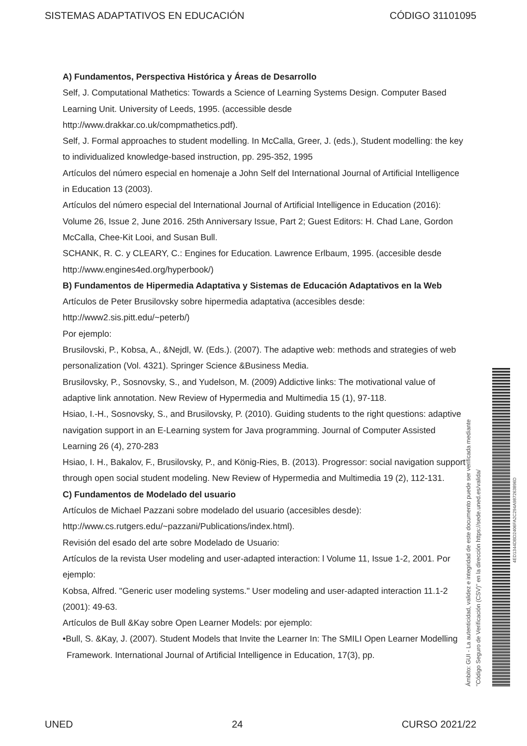SISTEMAS ADAPTATIVOS EN EDUCACIÓN CÓDIGO 31101095
A) Fundamentos, Perspectiva Histórica y Áreas de Desarrollo
Self, J. Computational Mathetics: Towards a Science of Learning Systems Design. Computer Based Learning Unit. University of Leeds, 1995. (accessible desde http://www.drakkar.co.uk/compmathetics.pdf).
Self, J. Formal approaches to student modelling. In McCalla, Greer, J. (eds.), Student modelling: the key to individualized knowledge-based instruction, pp. 295-352, 1995
Artículos del número especial en homenaje a John Self del International Journal of Artificial Intelligence in Education 13 (2003).
Artículos del número especial del International Journal of Artificial Intelligence in Education (2016): Volume 26, Issue 2, June 2016. 25th Anniversary Issue, Part 2; Guest Editors: H. Chad Lane, Gordon McCalla, Chee-Kit Looi, and Susan Bull.
SCHANK, R. C. y CLEARY, C.: Engines for Education. Lawrence Erlbaum, 1995. (accesible desde http://www.engines4ed.org/hyperbook/)
B) Fundamentos de Hipermedia Adaptativa y Sistemas de Educación Adaptativos en la Web
Artículos de Peter Brusilovsky sobre hipermedia adaptativa (accesibles desde: http://www2.sis.pitt.edu/~peterb/)
Por ejemplo:
Brusilovski, P., Kobsa, A., &Nejdl, W. (Eds.). (2007). The adaptive web: methods and strategies of web personalization (Vol. 4321). Springer Science &Business Media.
Brusilovsky, P., Sosnovsky, S., and Yudelson, M. (2009) Addictive links: The motivational value of adaptive link annotation. New Review of Hypermedia and Multimedia 15 (1), 97-118.
Hsiao, I.-H., Sosnovsky, S., and Brusilovsky, P. (2010). Guiding students to the right questions: adaptive navigation support in an E-Learning system for Java programming. Journal of Computer Assisted Learning 26 (4), 270-283
Hsiao, I. H., Bakalov, F., Brusilovsky, P., and König-Ries, B. (2013). Progressor: social navigation support through open social student modeling. New Review of Hypermedia and Multimedia 19 (2), 112-131.
C) Fundamentos de Modelado del usuario
Artículos de Michael Pazzani sobre modelado del usuario (accesibles desde): http://www.cs.rutgers.edu/~pazzani/Publications/index.html).
Revisión del esado del arte sobre Modelado de Usuario:
Artículos de la revista User modeling and user-adapted interaction: l Volume 11, Issue 1-2, 2001. Por ejemplo:
Kobsa, Alfred. "Generic user modeling systems." User modeling and user-adapted interaction 11.1-2 (2001): 49-63.
Artículos de Bull &Kay sobre Open Learner Models: por ejemplo:
•Bull, S. &Kay, J. (2007). Student Models that Invite the Learner In: The SMILI Open Learner Modelling Framework. International Journal of Artificial Intelligence in Education, 17(3), pp.
Ámbito: GUI - La autenticidad, validez e integridad de este documento puede ser verificada mediante
"Código Seguro de Verificación (CSV)" en la dirección https://sede.uned.es/valida/
4ED1344DBD2406FA2C294A987263896D
UNED 24 CURSO 2021/22